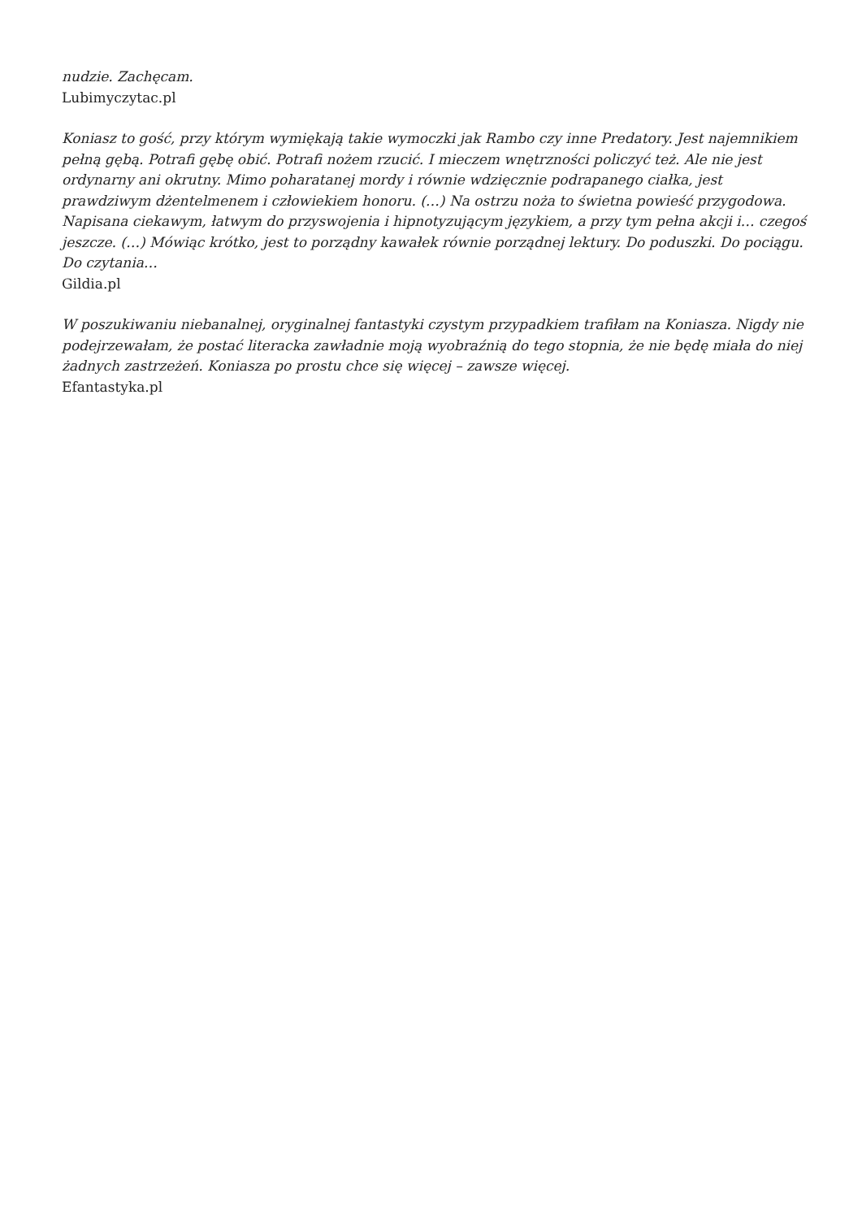nudzie. Zachęcam.
Lubimyczytac.pl
Koniasz to gość, przy którym wymiękają takie wymoczki jak Rambo czy inne Predatory. Jest najemnikiem pełną gębą. Potrafi gębę obić. Potrafi nożem rzucić. I mieczem wnętrzności policzyć też. Ale nie jest ordynarny ani okrutny. Mimo poharatanej mordy i równie wdzięcznie podrapanego ciałka, jest prawdziwym dżentelmenem i człowiekiem honoru. (…) Na ostrzu noża to świetna powieść przygodowa. Napisana ciekawym, łatwym do przyswojenia i hipnotyzującym językiem, a przy tym pełna akcji i… czegoś jeszcze. (…) Mówiąc krótko, jest to porządny kawałek równie porządnej lektury. Do poduszki. Do pociągu. Do czytania…
Gildia.pl
W poszukiwaniu niebanalnej, oryginalnej fantastyki czystym przypadkiem trafiłam na Koniasza. Nigdy nie podejrzewałam, że postać literacka zawładnie moją wyobraźnią do tego stopnia, że nie będę miała do niej żadnych zastrzeżeń. Koniasza po prostu chce się więcej – zawsze więcej.
Efantastyka.pl